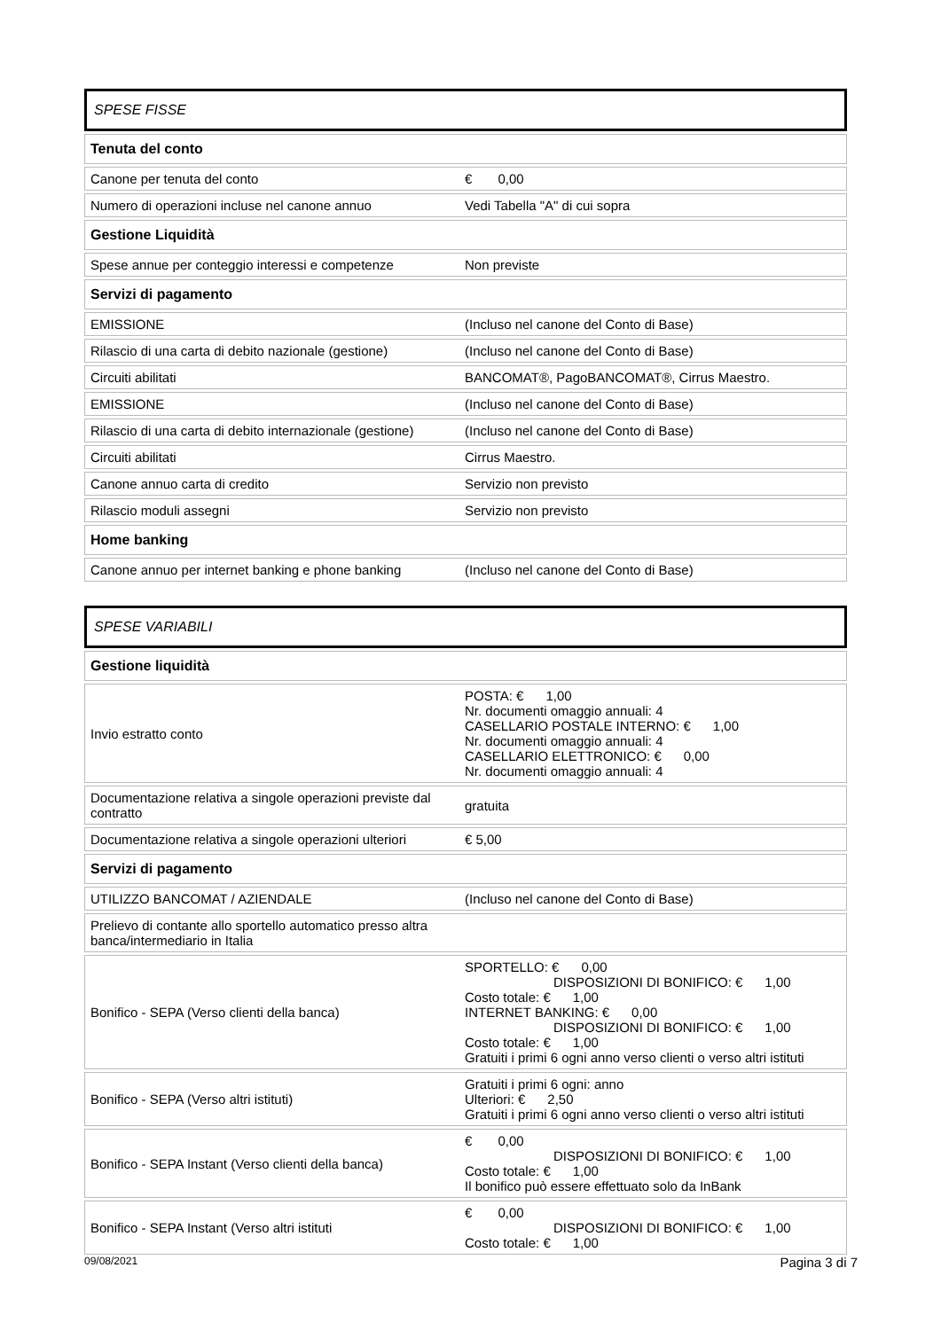SPESE FISSE
| Tenuta del conto | |
| --- | --- |
| Canone per tenuta del conto | € 0,00 |
| Numero di operazioni incluse nel canone annuo | Vedi Tabella "A" di cui sopra |
| Gestione Liquidità | |
| Spese annue per conteggio interessi e competenze | Non previste |
| Servizi di pagamento | |
| EMISSIONE | (Incluso nel canone del Conto di Base) |
| Rilascio di una carta di debito nazionale (gestione) | (Incluso nel canone del Conto di Base) |
| Circuiti abilitati | BANCOMAT®, PagoBANCOMAT®, Cirrus Maestro. |
| EMISSIONE | (Incluso nel canone del Conto di Base) |
| Rilascio di una carta di debito internazionale (gestione) | (Incluso nel canone del Conto di Base) |
| Circuiti abilitati | Cirrus Maestro. |
| Canone annuo carta di credito | Servizio non previsto |
| Rilascio moduli assegni | Servizio non previsto |
| Home banking | |
| Canone annuo per internet banking e phone banking | (Incluso nel canone del Conto di Base) |
SPESE VARIABILI
| Gestione liquidità | |
| --- | --- |
| Invio estratto conto | POSTA: € 1,00 Nr. documenti omaggio annuali: 4 CASELLARIO POSTALE INTERNO: € 1,00 Nr. documenti omaggio annuali: 4 CASELLARIO ELETTRONICO: € 0,00 Nr. documenti omaggio annuali: 4 |
| Documentazione relativa a singole operazioni previste dal contratto | gratuita |
| Documentazione relativa a singole operazioni ulteriori | € 5,00 |
| Servizi di pagamento | |
| UTILIZZO BANCOMAT / AZIENDALE | (Incluso nel canone del Conto di Base) |
| Prelievo di contante allo sportello automatico presso altra banca/intermediario in Italia | |
| Bonifico - SEPA (Verso clienti della banca) | SPORTELLO: € 0,00 DISPOSIZIONI DI BONIFICO: € 1,00 Costo totale: € 1,00 INTERNET BANKING: € 0,00 DISPOSIZIONI DI BONIFICO: € 1,00 Costo totale: € 1,00 Gratuiti i primi 6 ogni anno verso clienti o verso altri istituti |
| Bonifico - SEPA (Verso altri istituti) | Gratuiti i primi 6 ogni: anno Ulteriori: € 2,50 Gratuiti i primi 6 ogni anno verso clienti o verso altri istituti |
| Bonifico - SEPA Instant (Verso clienti della banca) | € 0,00 DISPOSIZIONI DI BONIFICO: € 1,00 Costo totale: € 1,00 Il bonifico può essere effettuato solo da InBank |
| Bonifico - SEPA Instant (Verso altri istituti | € 0,00 DISPOSIZIONI DI BONIFICO: € 1,00 Costo totale: € 1,00 |
09/08/2021 Pagina 3 di 7